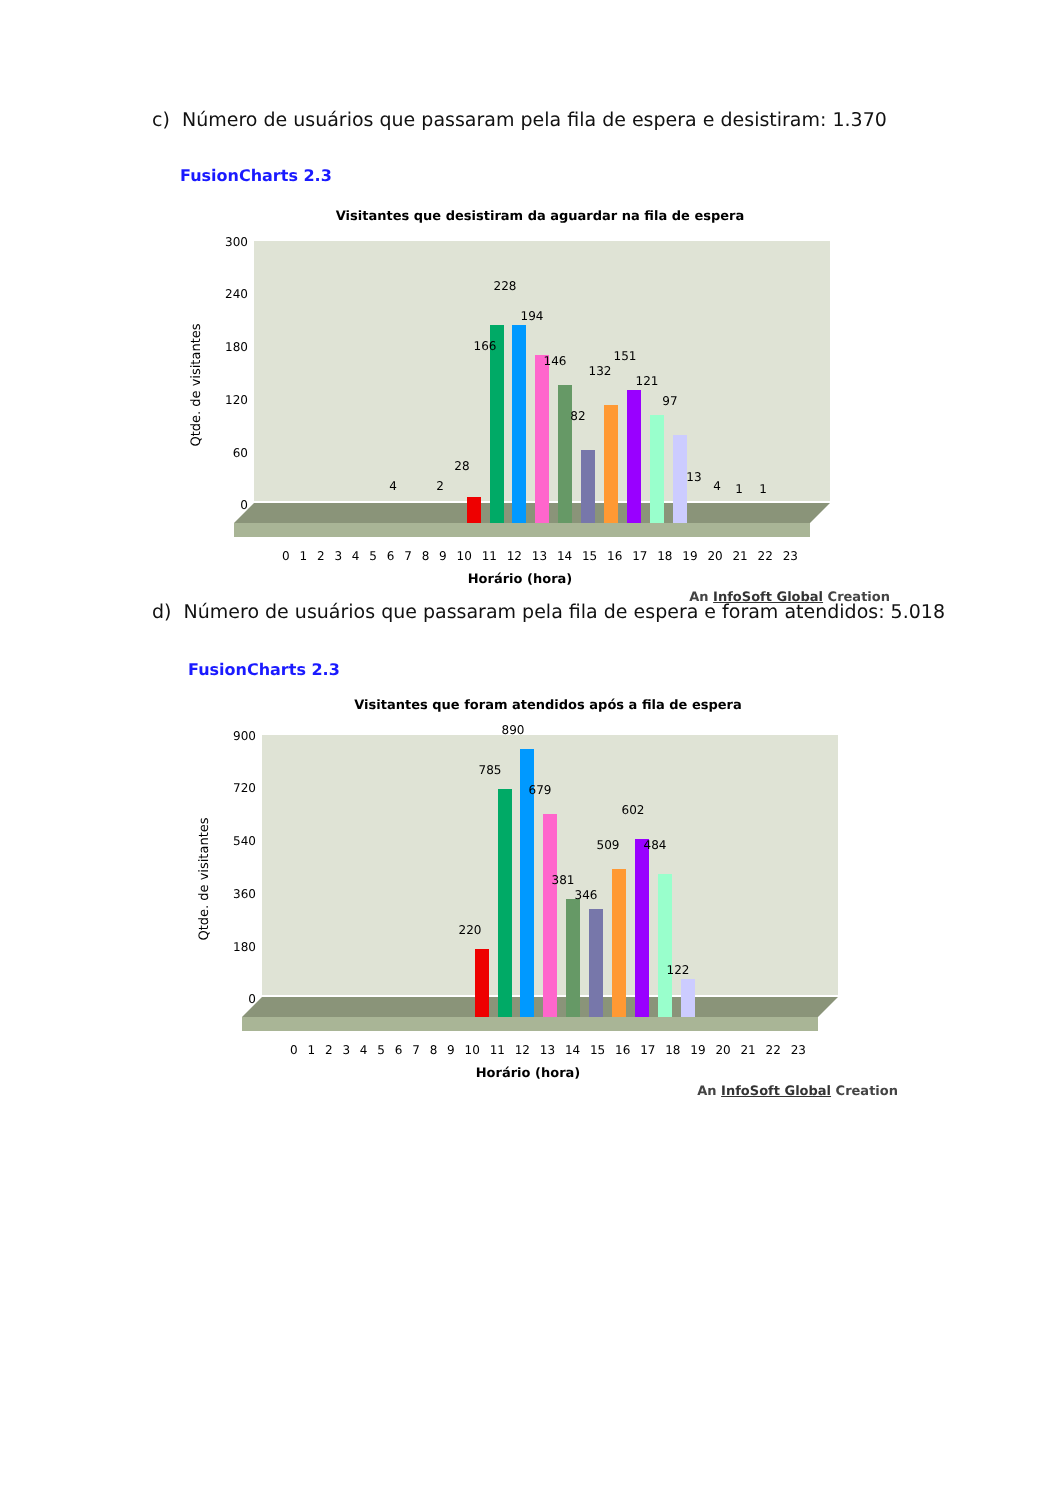c) Número de usuários que passaram pela fila de espera e desistiram: 1.370
FusionCharts 2.3
Visitantes que desistiram da aguardar na fila de espera
300
240
180
120
60
0
Qtde. de visitantes
228
194
166
146
151
132
121
97
82
28
2
4
13
4
1
1
0 1 2 3 4 5 6 7 8 9 10 11 12 13 14 15 16 17 18 19 20 21 22 23
Horário (hora)
An InfoSoft Global Creation
d) Número de usuários que passaram pela fila de espera e foram atendidos: 5.018
FusionCharts 2.3
Visitantes que foram atendidos após a fila de espera
900
720
540
360
180
0
Qtde. de visitantes
890
785
679
602
509
484
381
346
220
122
0 1 2 3 4 5 6 7 8 9 10 11 12 13 14 15 16 17 18 19 20 21 22 23
Horário (hora)
An InfoSoft Global Creation